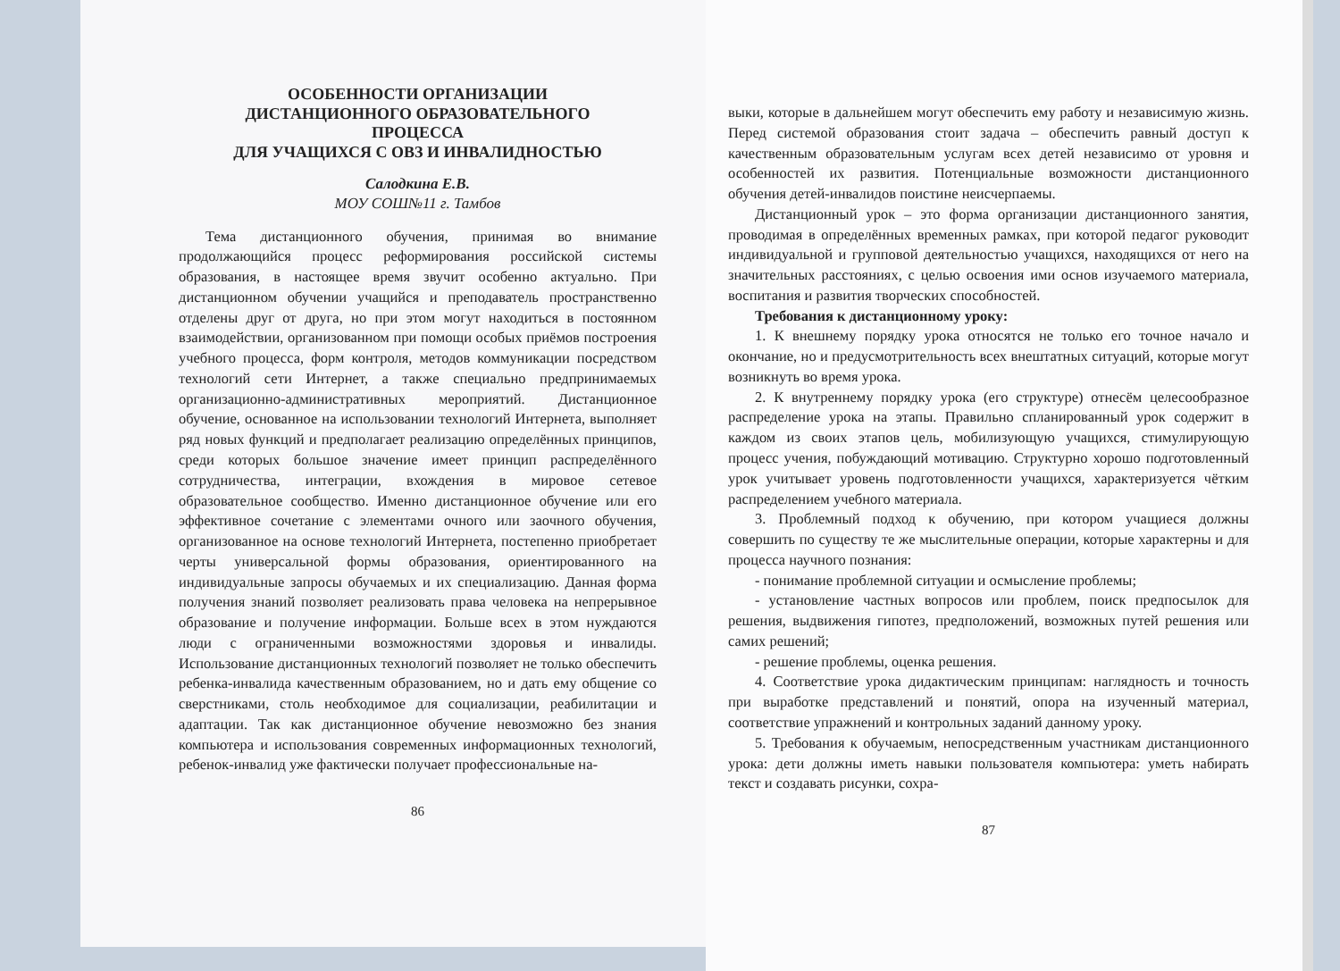ОСОБЕННОСТИ ОРГАНИЗАЦИИ
ДИСТАНЦИОННОГО ОБРАЗОВАТЕЛЬНОГО
ПРОЦЕССА
ДЛЯ УЧАЩИХСЯ С ОВЗ И ИНВАЛИДНОСТЬЮ
Салодкина Е.В.
МОУ СОШ№11 г. Тамбов
Тема дистанционного обучения, принимая во внимание продолжающийся процесс реформирования российской системы образования, в настоящее время звучит особенно актуально. При дистанционном обучении учащийся и преподаватель пространственно отделены друг от друга, но при этом могут находиться в постоянном взаимодействии, организованном при помощи особых приёмов построения учебного процесса, форм контроля, методов коммуникации посредством технологий сети Интернет, а также специально предпринимаемых организационно-административных мероприятий. Дистанционное обучение, основанное на использовании технологий Интернета, выполняет ряд новых функций и предполагает реализацию определённых принципов, среди которых большое значение имеет принцип распределённого сотрудничества, интеграции, вхождения в мировое сетевое образовательное сообщество. Именно дистанционное обучение или его эффективное сочетание с элементами очного или заочного обучения, организованное на основе технологий Интернета, постепенно приобретает черты универсальной формы образования, ориентированного на индивидуальные запросы обучаемых и их специализацию. Данная форма получения знаний позволяет реализовать права человека на непрерывное образование и получение информации. Больше всех в этом нуждаются люди с ограниченными возможностями здоровья и инвалиды. Использование дистанционных технологий позволяет не только обеспечить ребенка-инвалида качественным образованием, но и дать ему общение со сверстниками, столь необходимое для социализации, реабилитации и адаптации. Так как дистанционное обучение невозможно без знания компьютера и использования современных информационных технологий, ребенок-инвалид уже фактически получает профессиональные на-
86
выки, которые в дальнейшем могут обеспечить ему работу и независимую жизнь. Перед системой образования стоит задача – обеспечить равный доступ к качественным образовательным услугам всех детей независимо от уровня и особенностей их развития. Потенциальные возможности дистанционного обучения детей-инвалидов поистине неисчерпаемы.
Дистанционный урок – это форма организации дистанционного занятия, проводимая в определённых временных рамках, при которой педагог руководит индивидуальной и групповой деятельностью учащихся, находящихся от него на значительных расстояниях, с целью освоения ими основ изучаемого материала, воспитания и развития творческих способностей.
Требования к дистанционному уроку:
1. К внешнему порядку урока относятся не только его точное начало и окончание, но и предусмотрительность всех внештатных ситуаций, которые могут возникнуть во время урока.
2. К внутреннему порядку урока (его структуре) отнесём целесообразное распределение урока на этапы. Правильно спланированный урок содержит в каждом из своих этапов цель, мобилизующую учащихся, стимулирующую процесс учения, побуждающий мотивацию. Структурно хорошо подготовленный урок учитывает уровень подготовленности учащихся, характеризуется чётким распределением учебного материала.
3. Проблемный подход к обучению, при котором учащиеся должны совершить по существу те же мыслительные операции, которые характерны и для процесса научного познания:
- понимание проблемной ситуации и осмысление проблемы;
- установление частных вопросов или проблем, поиск предпосылок для решения, выдвижения гипотез, предположений, возможных путей решения или самих решений;
- решение проблемы, оценка решения.
4. Соответствие урока дидактическим принципам: наглядность и точность при выработке представлений и понятий, опора на изученный материал, соответствие упражнений и контрольных заданий данному уроку.
5. Требования к обучаемым, непосредственным участникам дистанционного урока: дети должны иметь навыки пользователя компьютера: уметь набирать текст и создавать рисунки, сохра-
87